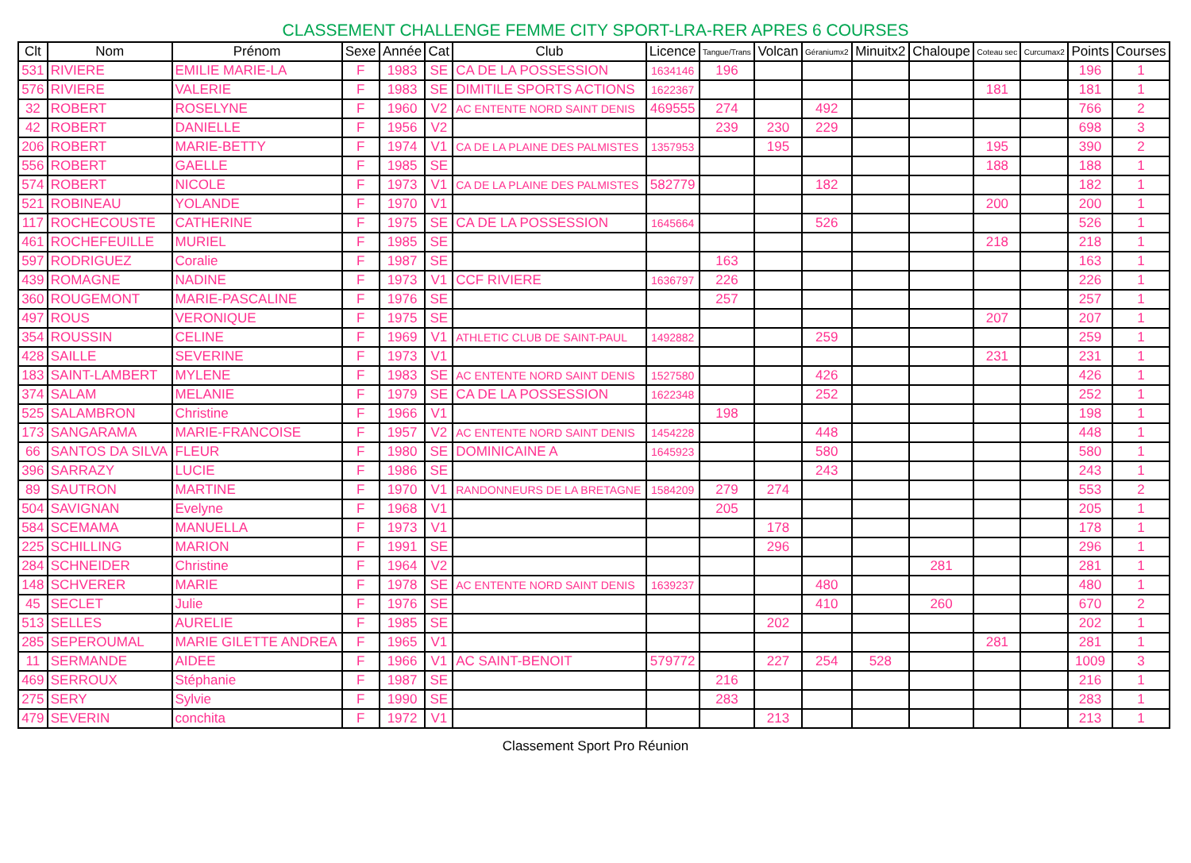CLASSEMENT CHALLENGE FEMME CITY SPORT-LRA-RER APRES 6 COURSES
| Clt | Nom | Prénom | Sexe | Année | Cat | Club | Licence | Tangue/Trans | Volcan | Géraniumx2 | Minuitx2 | Chaloupe | Coteau sec | Curcumax2 | Points | Courses |
| --- | --- | --- | --- | --- | --- | --- | --- | --- | --- | --- | --- | --- | --- | --- | --- | --- |
| 531 | RIVIERE | EMILIE MARIE-LA | F | 1983 | SE | CA DE LA POSSESSION | 1634146 | 196 | | | | | | | 196 | 1 |
| 576 | RIVIERE | VALERIE | F | 1983 | SE | DIMITILE SPORTS ACTIONS | 1622367 | | | | | | 181 | | 181 | 1 |
| 32 | ROBERT | ROSELYNE | F | 1960 | V2 | AC ENTENTE NORD SAINT DENIS | 469555 | 274 | | 492 | | | | | 766 | 2 |
| 42 | ROBERT | DANIELLE | F | 1956 | V2 | | | 239 | 230 | 229 | | | | | 698 | 3 |
| 206 | ROBERT | MARIE-BETTY | F | 1974 | V1 | CA DE LA PLAINE DES PALMISTES | 1357953 | | 195 | | | | 195 | | 390 | 2 |
| 556 | ROBERT | GAELLE | F | 1985 | SE | | | | | | | | 188 | | 188 | 1 |
| 574 | ROBERT | NICOLE | F | 1973 | V1 | CA DE LA PLAINE DES PALMISTES | 582779 | | | 182 | | | | | 182 | 1 |
| 521 | ROBINEAU | YOLANDE | F | 1970 | V1 | | | | | | | | 200 | | 200 | 1 |
| 117 | ROCHECOUSTE | CATHERINE | F | 1975 | SE | CA DE LA POSSESSION | 1645664 | | | 526 | | | | | 526 | 1 |
| 461 | ROCHEFEUILLE | MURIEL | F | 1985 | SE | | | | | | | | 218 | | 218 | 1 |
| 597 | RODRIGUEZ | Coralie | F | 1987 | SE | | | 163 | | | | | | | 163 | 1 |
| 439 | ROMAGNE | NADINE | F | 1973 | V1 | CCF RIVIERE | 1636797 | 226 | | | | | | | 226 | 1 |
| 360 | ROUGEMONT | MARIE-PASCALINE | F | 1976 | SE | | | 257 | | | | | | | 257 | 1 |
| 497 | ROUS | VERONIQUE | F | 1975 | SE | | | | | | | | 207 | | 207 | 1 |
| 354 | ROUSSIN | CELINE | F | 1969 | V1 | ATHLETIC CLUB DE SAINT-PAUL | 1492882 | | | 259 | | | | | 259 | 1 |
| 428 | SAILLE | SEVERINE | F | 1973 | V1 | | | | | | | | 231 | | 231 | 1 |
| 183 | SAINT-LAMBERT | MYLENE | F | 1983 | SE | AC ENTENTE NORD SAINT DENIS | 1527580 | | | 426 | | | | | 426 | 1 |
| 374 | SALAM | MELANIE | F | 1979 | SE | CA DE LA POSSESSION | 1622348 | | | 252 | | | | | 252 | 1 |
| 525 | SALAMBRON | Christine | F | 1966 | V1 | | | 198 | | | | | | | 198 | 1 |
| 173 | SANGARAMA | MARIE-FRANCOISE | F | 1957 | V2 | AC ENTENTE NORD SAINT DENIS | 1454228 | | | 448 | | | | | 448 | 1 |
| 66 | SANTOS DA SILVA | FLEUR | F | 1980 | SE | DOMINICAINE A | 1645923 | | | 580 | | | | | 580 | 1 |
| 396 | SARRAZY | LUCIE | F | 1986 | SE | | | | | 243 | | | | | 243 | 1 |
| 89 | SAUTRON | MARTINE | F | 1970 | V1 | RANDONNEURS DE LA BRETAGNE | 1584209 | 279 | 274 | | | | | | 553 | 2 |
| 504 | SAVIGNAN | Evelyne | F | 1968 | V1 | | | 205 | | | | | | | 205 | 1 |
| 584 | SCEMAMA | MANUELLA | F | 1973 | V1 | | | | 178 | | | | | | 178 | 1 |
| 225 | SCHILLING | MARION | F | 1991 | SE | | | | 296 | | | | | | 296 | 1 |
| 284 | SCHNEIDER | Christine | F | 1964 | V2 | | | | | | | 281 | | | 281 | 1 |
| 148 | SCHVERER | MARIE | F | 1978 | SE | AC ENTENTE NORD SAINT DENIS | 1639237 | | | 480 | | | | | 480 | 1 |
| 45 | SECLET | Julie | F | 1976 | SE | | | | | 410 | | 260 | | | 670 | 2 |
| 513 | SELLES | AURELIE | F | 1985 | SE | | | | 202 | | | | | | 202 | 1 |
| 285 | SEPEROUMAL | MARIE GILETTE ANDREA | F | 1965 | V1 | | | | | | | | 281 | | 281 | 1 |
| 11 | SERMANDE | AIDEE | F | 1966 | V1 | AC SAINT-BENOIT | 579772 | | 227 | 254 | 528 | | | | 1009 | 3 |
| 469 | SERROUX | Stéphanie | F | 1987 | SE | | | 216 | | | | | | | 216 | 1 |
| 275 | SERY | Sylvie | F | 1990 | SE | | | 283 | | | | | | | 283 | 1 |
| 479 | SEVERIN | conchita | F | 1972 | V1 | | | | 213 | | | | | | 213 | 1 |
Classement Sport Pro Réunion